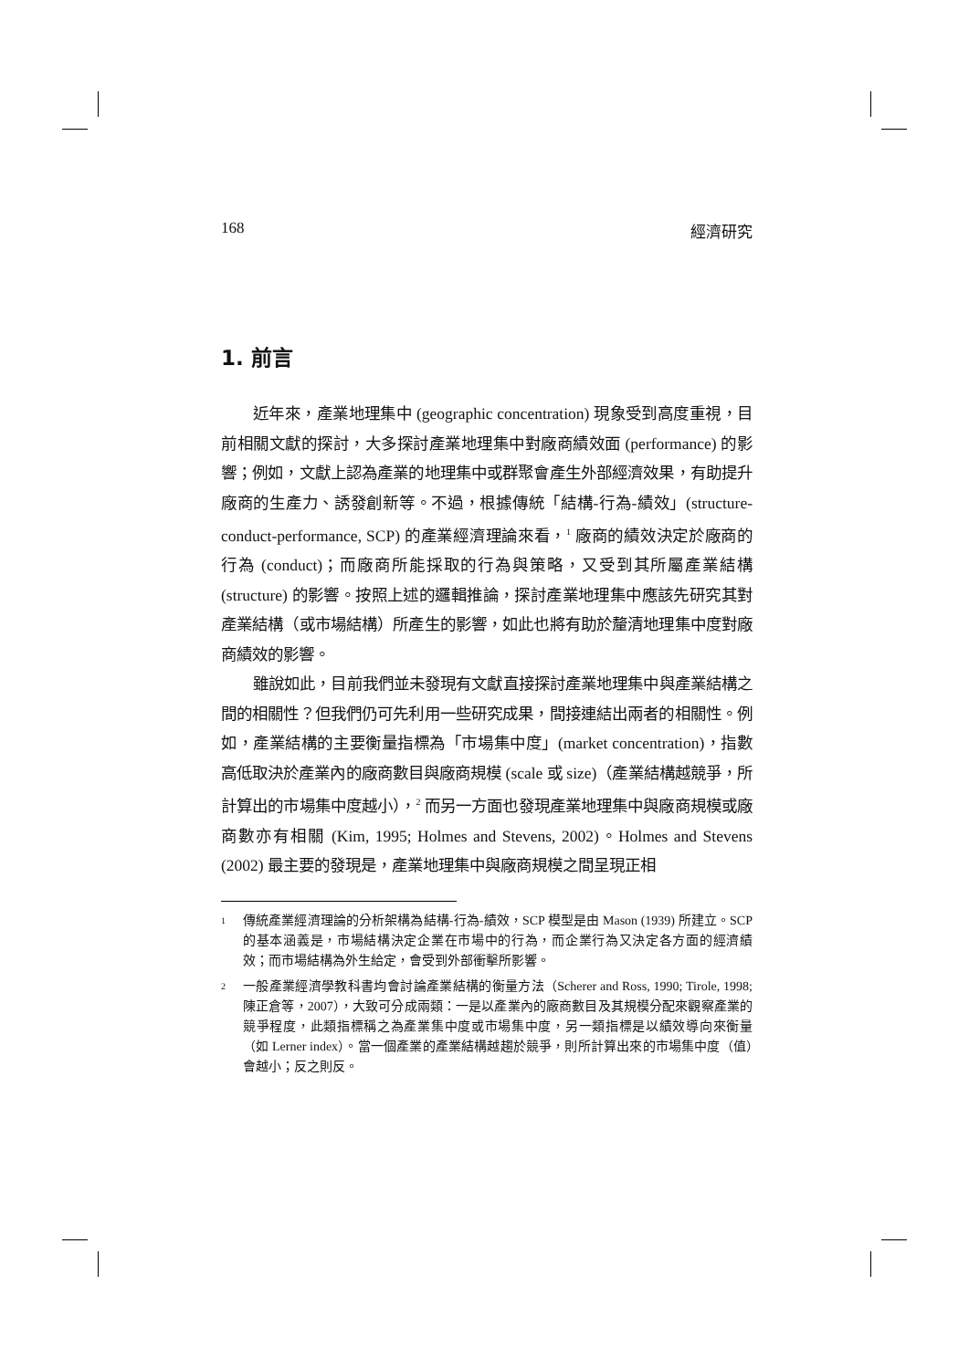168 經濟研究
1. 前言
近年來，產業地理集中 (geographic concentration) 現象受到高度重視，目前相關文獻的探討，大多探討產業地理集中對廠商績效面 (performance) 的影響；例如，文獻上認為產業的地理集中或群聚會產生外部經濟效果，有助提升廠商的生產力、誘發創新等。不過，根據傳統「結構-行為-績效」(structure-conduct-performance, SCP) 的產業經濟理論來看，<sup>1</sup> 廠商的績效決定於廠商的行為 (conduct)；而廠商所能採取的行為與策略，又受到其所屬產業結構 (structure) 的影響。按照上述的邏輯推論，探討產業地理集中應該先研究其對產業結構（或市場結構）所產生的影響，如此也將有助於釐清地理集中度對廠商績效的影響。
雖說如此，目前我們並未發現有文獻直接探討產業地理集中與產業結構之間的相關性？但我們仍可先利用一些研究成果，間接連結出兩者的相關性。例如，產業結構的主要衡量指標為「市場集中度」(market concentration)，指數高低取決於產業內的廠商數目與廠商規模 (scale 或 size)（產業結構越競爭，所計算出的市場集中度越小），<sup>2</sup> 而另一方面也發現產業地理集中與廠商規模或廠商數亦有相關 (Kim, 1995; Holmes and Stevens, 2002)。Holmes and Stevens (2002) 最主要的發現是，產業地理集中與廠商規模之間呈現正相
1 傳統產業經濟理論的分析架構為結構-行為-績效，SCP 模型是由 Mason (1939) 所建立。SCP 的基本涵義是，市場結構決定企業在市場中的行為，而企業行為又決定各方面的經濟績效；而市場結構為外生給定，會受到外部衝擊所影響。
2 一般產業經濟學教科書均會討論產業結構的衡量方法（Scherer and Ross, 1990; Tirole, 1998; 陳正倉等，2007），大致可分成兩類：一是以產業內的廠商數目及其規模分配來觀察產業的競爭程度，此類指標稱之為產業集中度或市場集中度，另一類指標是以績效導向來衡量（如 Lerner index）。當一個產業的產業結構越趨於競爭，則所計算出來的市場集中度（值）會越小；反之則反。